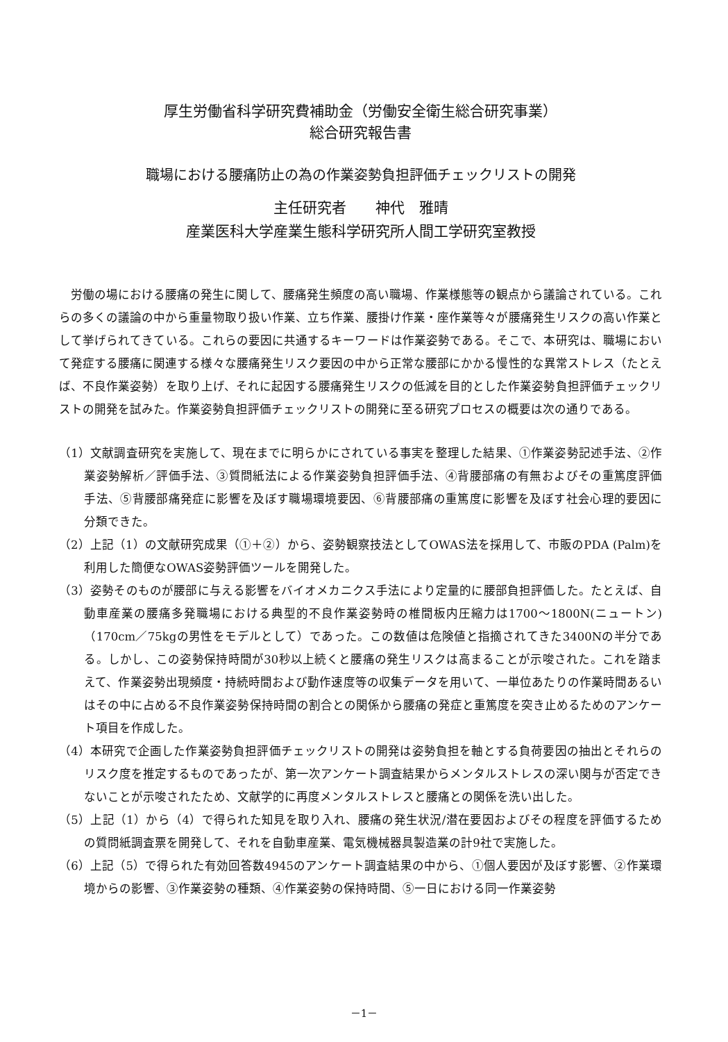厚生労働省科学研究費補助金（労働安全衛生総合研究事業）
総合研究報告書
職場における腰痛防止の為の作業姿勢負担評価チェックリストの開発
主任研究者　　神代　雅晴
産業医科大学産業生態科学研究所人間工学研究室教授
労働の場における腰痛の発生に関して、腰痛発生頻度の高い職場、作業様態等の観点から議論されている。これらの多くの議論の中から重量物取り扱い作業、立ち作業、腰掛け作業・座作業等々が腰痛発生リスクの高い作業として挙げられてきている。これらの要因に共通するキーワードは作業姿勢である。そこで、本研究は、職場において発症する腰痛に関連する様々な腰痛発生リスク要因の中から正常な腰部にかかる慢性的な異常ストレス（たとえば、不良作業姿勢）を取り上げ、それに起因する腰痛発生リスクの低減を目的とした作業姿勢負担評価チェックリストの開発を試みた。作業姿勢負担評価チェックリストの開発に至る研究プロセスの概要は次の通りである。
（1）文献調査研究を実施して、現在までに明らかにされている事実を整理した結果、①作業姿勢記述手法、②作業姿勢解析／評価手法、③質問紙法による作業姿勢負担評価手法、④背腰部痛の有無およびその重篤度評価手法、⑤背腰部痛発症に影響を及ぼす職場環境要因、⑥背腰部痛の重篤度に影響を及ぼす社会心理的要因に分類できた。
（2）上記（1）の文献研究成果（①＋②）から、姿勢観察技法としてOWAS法を採用して、市販のPDA (Palm)を利用した簡便なOWAS姿勢評価ツールを開発した。
（3）姿勢そのものが腰部に与える影響をバイオメカニクス手法により定量的に腰部負担評価した。たとえば、自動車産業の腰痛多発職場における典型的不良作業姿勢時の椎間板内圧縮力は1700～1800N(ニュートン)（170cm／75kgの男性をモデルとして）であった。この数値は危険値と指摘されてきた3400Nの半分である。しかし、この姿勢保持時間が30秒以上続くと腰痛の発生リスクは高まることが示唆された。これを踏まえて、作業姿勢出現頻度・持続時間および動作速度等の収集データを用いて、一単位あたりの作業時間あるいはその中に占める不良作業姿勢保持時間の割合との関係から腰痛の発症と重篤度を突き止めるためのアンケート項目を作成した。
（4）本研究で企画した作業姿勢負担評価チェックリストの開発は姿勢負担を軸とする負荷要因の抽出とそれらのリスク度を推定するものであったが、第一次アンケート調査結果からメンタルストレスの深い関与が否定できないことが示唆されたため、文献学的に再度メンタルストレスと腰痛との関係を洗い出した。
（5）上記（1）から（4）で得られた知見を取り入れ、腰痛の発生状況/潜在要因およびその程度を評価するための質問紙調査票を開発して、それを自動車産業、電気機械器具製造業の計9社で実施した。
（6）上記（5）で得られた有効回答数4945のアンケート調査結果の中から、①個人要因が及ぼす影響、②作業環境からの影響、③作業姿勢の種類、④作業姿勢の保持時間、⑤一日における同一作業姿勢
－1－